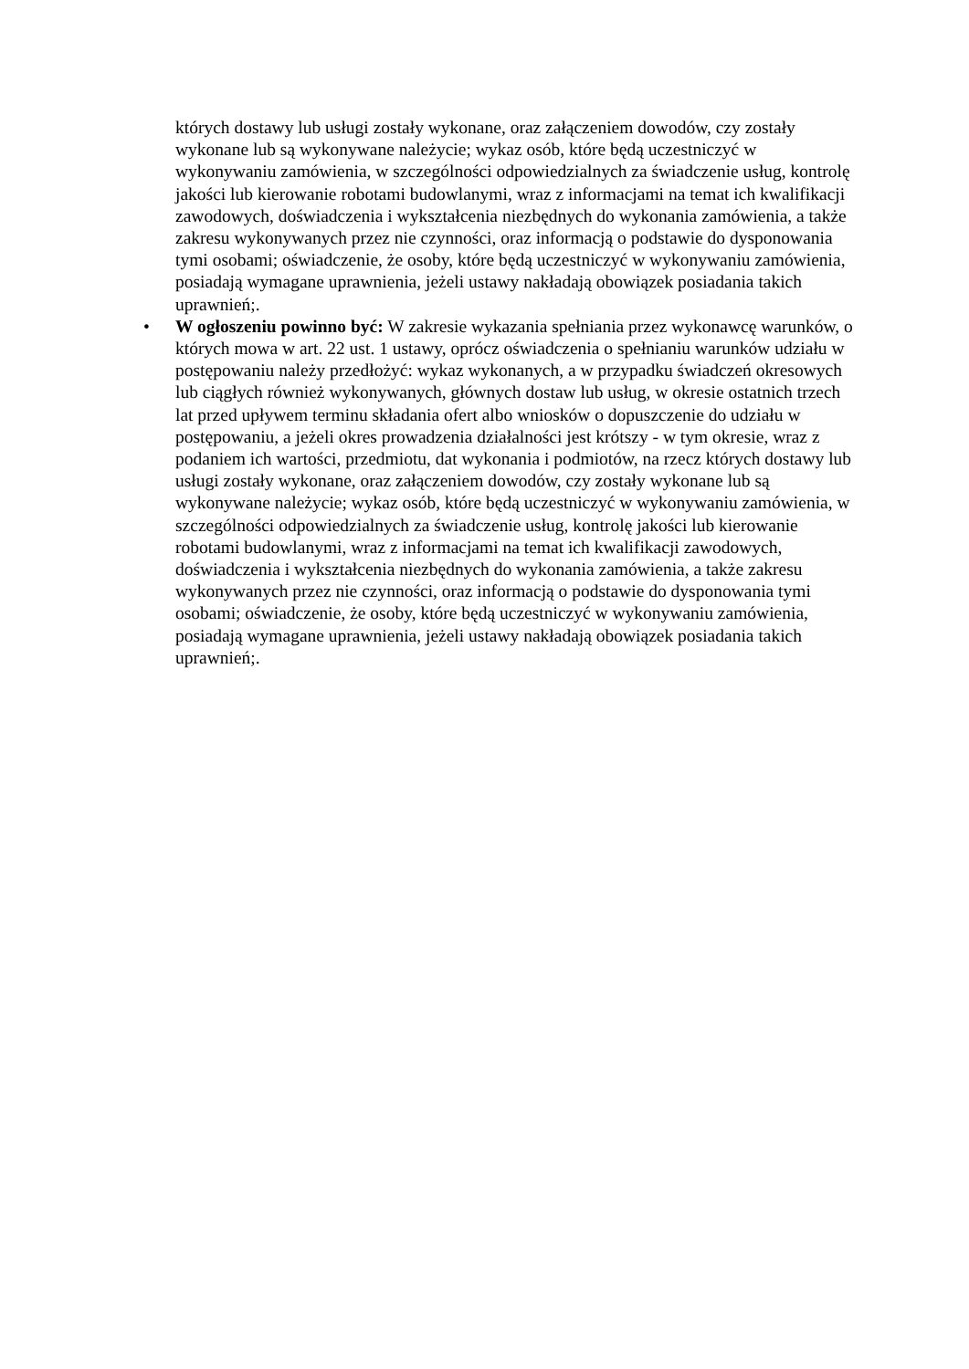których dostawy lub usługi zostały wykonane, oraz załączeniem dowodów, czy zostały wykonane lub są wykonywane należycie; wykaz osób, które będą uczestniczyć w wykonywaniu zamówienia, w szczególności odpowiedzialnych za świadczenie usług, kontrolę jakości lub kierowanie robotami budowlanymi, wraz z informacjami na temat ich kwalifikacji zawodowych, doświadczenia i wykształcenia niezbędnych do wykonania zamówienia, a także zakresu wykonywanych przez nie czynności, oraz informacją o podstawie do dysponowania tymi osobami; oświadczenie, że osoby, które będą uczestniczyć w wykonywaniu zamówienia, posiadają wymagane uprawnienia, jeżeli ustawy nakładają obowiązek posiadania takich uprawnień;.
• W ogłoszeniu powinno być: W zakresie wykazania spełniania przez wykonawcę warunków, o których mowa w art. 22 ust. 1 ustawy, oprócz oświadczenia o spełnianiu warunków udziału w postępowaniu należy przedłożyć: wykaz wykonanych, a w przypadku świadczeń okresowych lub ciągłych również wykonywanych, głównych dostaw lub usług, w okresie ostatnich trzech lat przed upływem terminu składania ofert albo wniosków o dopuszczenie do udziału w postępowaniu, a jeżeli okres prowadzenia działalności jest krótszy - w tym okresie, wraz z podaniem ich wartości, przedmiotu, dat wykonania i podmiotów, na rzecz których dostawy lub usługi zostały wykonane, oraz załączeniem dowodów, czy zostały wykonane lub są wykonywane należycie; wykaz osób, które będą uczestniczyć w wykonywaniu zamówienia, w szczególności odpowiedzialnych za świadczenie usług, kontrolę jakości lub kierowanie robotami budowlanymi, wraz z informacjami na temat ich kwalifikacji zawodowych, doświadczenia i wykształcenia niezbędnych do wykonania zamówienia, a także zakresu wykonywanych przez nie czynności, oraz informacją o podstawie do dysponowania tymi osobami; oświadczenie, że osoby, które będą uczestniczyć w wykonywaniu zamówienia, posiadają wymagane uprawnienia, jeżeli ustawy nakładają obowiązek posiadania takich uprawnień;.